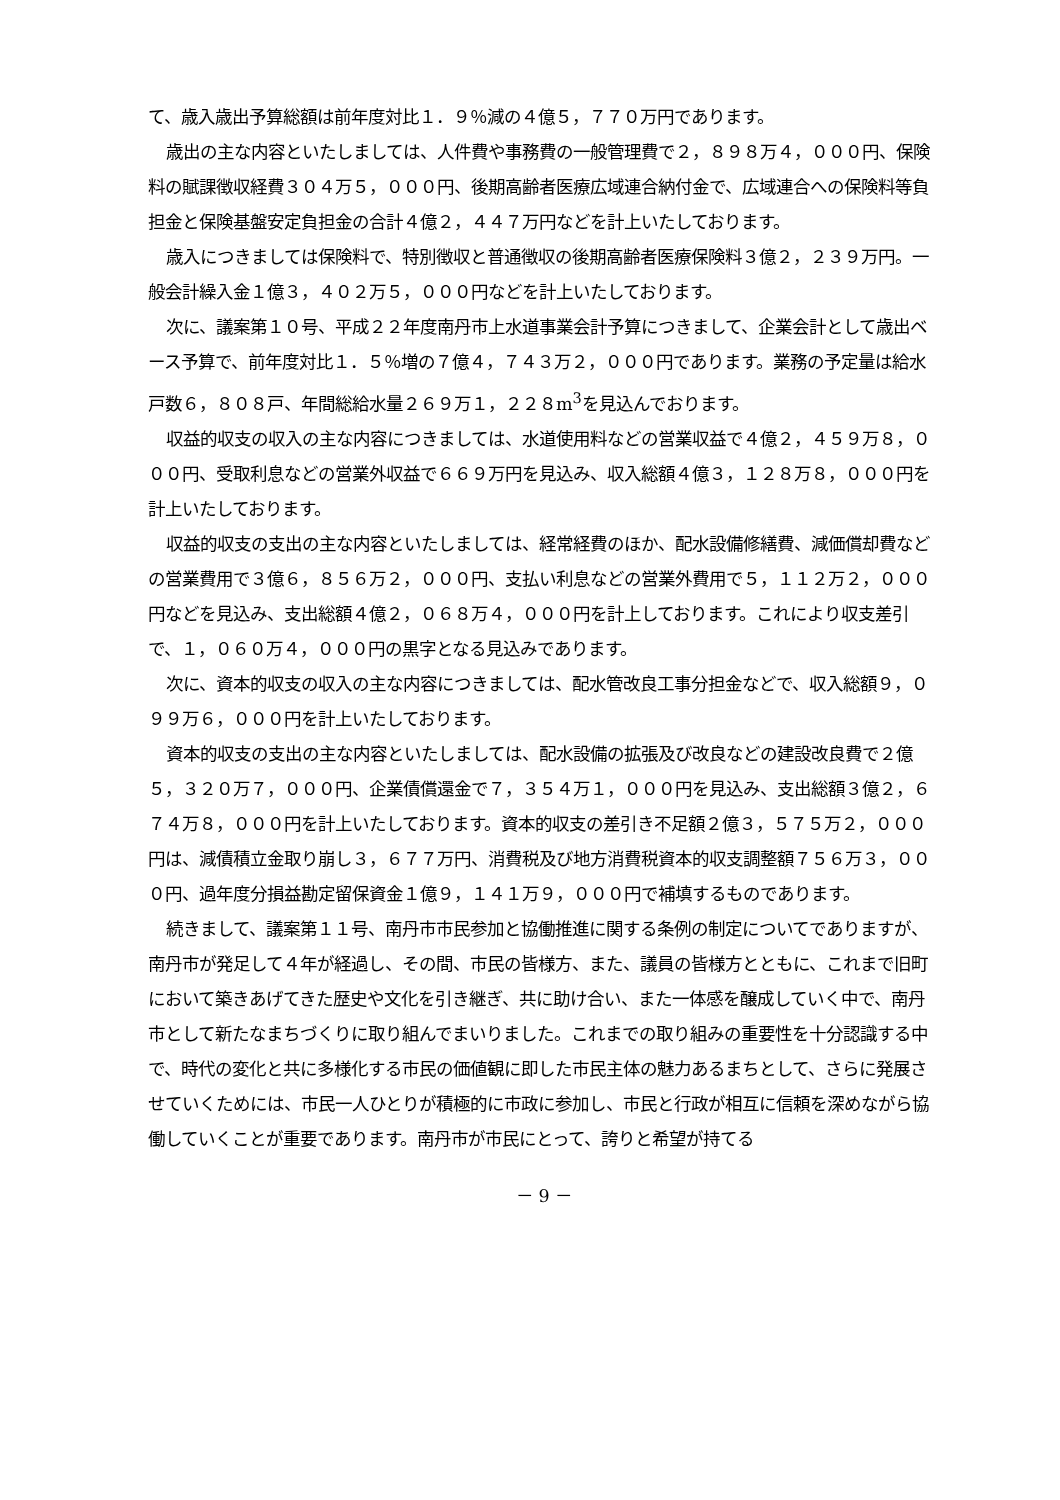て、歳入歳出予算総額は前年度対比１．９％減の４億５，７７０万円であります。
歳出の主な内容といたしましては、人件費や事務費の一般管理費で２，８９８万４，０００円、保険料の賦課徴収経費３０４万５，０００円、後期高齢者医療広域連合納付金で、広域連合への保険料等負担金と保険基盤安定負担金の合計４億２，４４７万円などを計上いたしております。
歳入につきましては保険料で、特別徴収と普通徴収の後期高齢者医療保険料３億２，２３９万円。一般会計繰入金１億３，４０２万５，０００円などを計上いたしております。
次に、議案第１０号、平成２２年度南丹市上水道事業会計予算につきまして、企業会計として歳出ベース予算で、前年度対比１．５％増の７億４，７４３万２，０００円であります。業務の予定量は給水戸数６，８０８戸、年間総給水量２６９万１，２２８m<sup>3</sup>を見込んでおります。
収益的収支の収入の主な内容につきましては、水道使用料などの営業収益で４億２，４５９万８，０００円、受取利息などの営業外収益で６６９万円を見込み、収入総額４億３，１２８万８，０００円を計上いたしております。
収益的収支の支出の主な内容といたしましては、経常経費のほか、配水設備修繕費、減価償却費などの営業費用で３億６，８５６万２，０００円、支払い利息などの営業外費用で５，１１２万２，０００円などを見込み、支出総額４億２，０６８万４，０００円を計上しております。これにより収支差引で、１，０６０万４，０００円の黒字となる見込みであります。
次に、資本的収支の収入の主な内容につきましては、配水管改良工事分担金などで、収入総額９，０９９万６，０００円を計上いたしております。
資本的収支の支出の主な内容といたしましては、配水設備の拡張及び改良などの建設改良費で２億５，３２０万７，０００円、企業債償還金で７，３５４万１，０００円を見込み、支出総額３億２，６７４万８，０００円を計上いたしております。資本的収支の差引き不足額２億３，５７５万２，０００円は、減債積立金取り崩し３，６７７万円、消費税及び地方消費税資本的収支調整額７５６万３，０００円、過年度分損益勘定留保資金１億９，１４１万９，０００円で補填するものであります。
続きまして、議案第１１号、南丹市市民参加と協働推進に関する条例の制定についてでありますが、南丹市が発足して４年が経過し、その間、市民の皆様方、また、議員の皆様方とともに、これまで旧町において築きあげてきた歴史や文化を引き継ぎ、共に助け合い、また一体感を醸成していく中で、南丹市として新たなまちづくりに取り組んでまいりました。これまでの取り組みの重要性を十分認識する中で、時代の変化と共に多様化する市民の価値観に即した市民主体の魅力あるまちとして、さらに発展させていくためには、市民一人ひとりが積極的に市政に参加し、市民と行政が相互に信頼を深めながら協働していくことが重要であります。南丹市が市民にとって、誇りと希望が持てる
－ 9 －